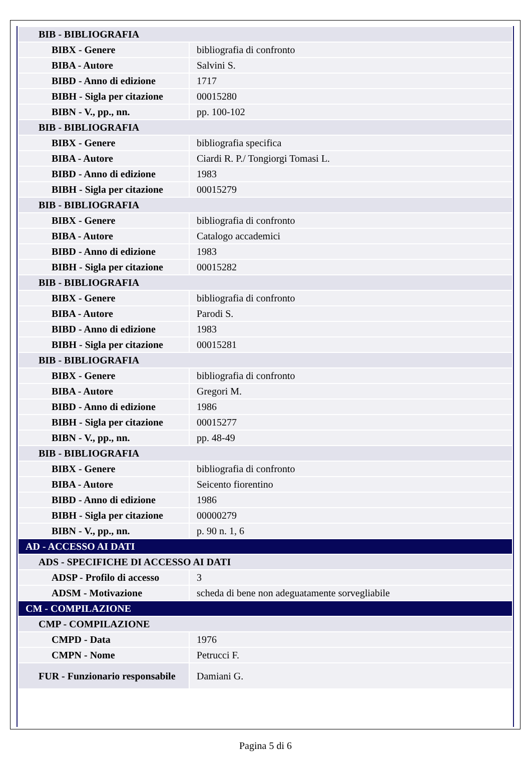| BIB - BIBLIOGRAFIA | |
| BIBX - Genere | bibliografia di confronto |
| BIBA - Autore | Salvini S. |
| BIBD - Anno di edizione | 1717 |
| BIBH - Sigla per citazione | 00015280 |
| BIBN - V., pp., nn. | pp. 100-102 |
| BIB - BIBLIOGRAFIA | |
| BIBX - Genere | bibliografia specifica |
| BIBA - Autore | Ciardi R. P./ Tongiorgi Tomasi L. |
| BIBD - Anno di edizione | 1983 |
| BIBH - Sigla per citazione | 00015279 |
| BIB - BIBLIOGRAFIA | |
| BIBX - Genere | bibliografia di confronto |
| BIBA - Autore | Catalogo accademici |
| BIBD - Anno di edizione | 1983 |
| BIBH - Sigla per citazione | 00015282 |
| BIB - BIBLIOGRAFIA | |
| BIBX - Genere | bibliografia di confronto |
| BIBA - Autore | Parodi S. |
| BIBD - Anno di edizione | 1983 |
| BIBH - Sigla per citazione | 00015281 |
| BIB - BIBLIOGRAFIA | |
| BIBX - Genere | bibliografia di confronto |
| BIBA - Autore | Gregori M. |
| BIBD - Anno di edizione | 1986 |
| BIBH - Sigla per citazione | 00015277 |
| BIBN - V., pp., nn. | pp. 48-49 |
| BIB - BIBLIOGRAFIA | |
| BIBX - Genere | bibliografia di confronto |
| BIBA - Autore | Seicento fiorentino |
| BIBD - Anno di edizione | 1986 |
| BIBH - Sigla per citazione | 00000279 |
| BIBN - V., pp., nn. | p. 90 n. 1, 6 |
| AD - ACCESSO AI DATI | |
| ADS - SPECIFICHE DI ACCESSO AI DATI | |
| ADSP - Profilo di accesso | 3 |
| ADSM - Motivazione | scheda di bene non adeguatamente sorvegliabile |
| CM - COMPILAZIONE | |
| CMP - COMPILAZIONE | |
| CMPD - Data | 1976 |
| CMPN - Nome | Petrucci F. |
| FUR - Funzionario responsabile | Damiani G. |
Pagina 5 di 6